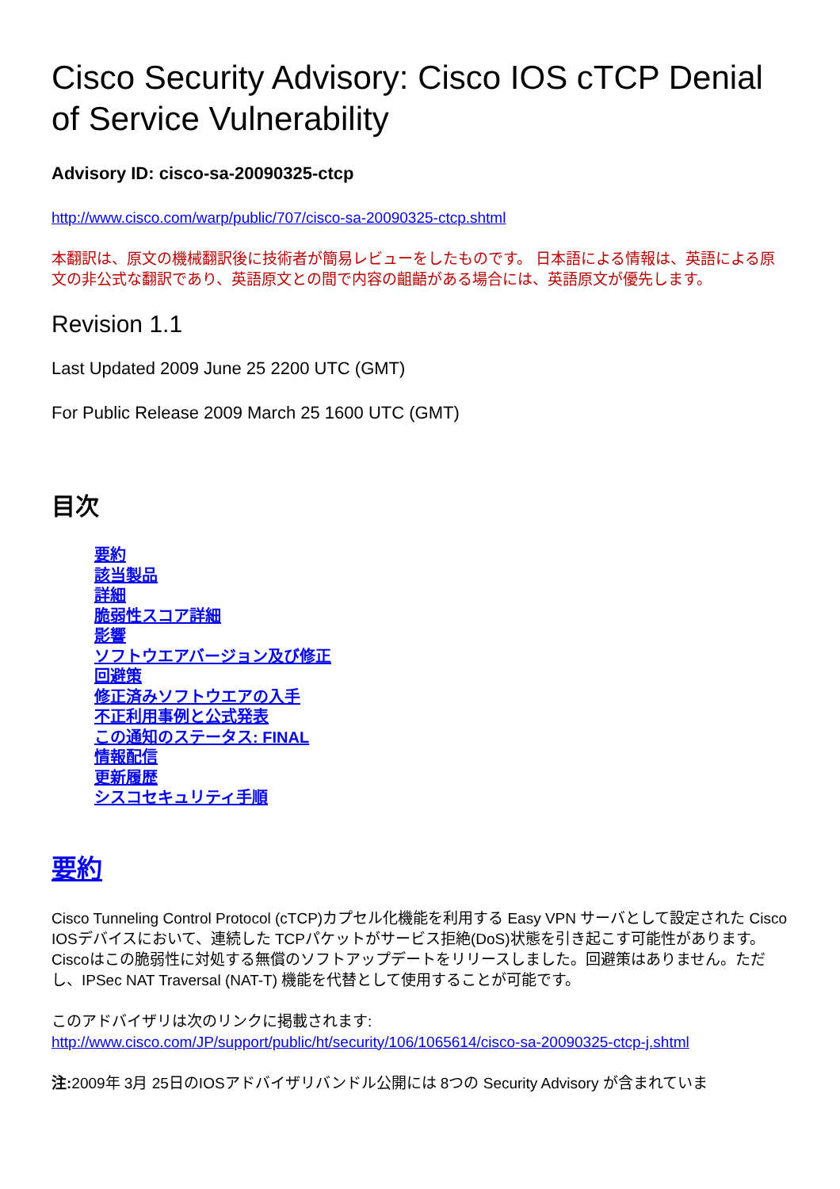Cisco Security Advisory: Cisco IOS cTCP Denial of Service Vulnerability
Advisory ID: cisco-sa-20090325-ctcp
http://www.cisco.com/warp/public/707/cisco-sa-20090325-ctcp.shtml
本翻訳は、原文の機械翻訳後に技術者が簡易レビューをしたものです。 日本語による情報は、英語による原文の非公式な翻訳であり、英語原文との間で内容の齟齬がある場合には、英語原文が優先します。
Revision 1.1
Last Updated 2009 June 25 2200 UTC (GMT)
For Public Release 2009 March 25 1600 UTC (GMT)
目次
要約
該当製品
詳細
脆弱性スコア詳細
影響
ソフトウエアバージョン及び修正
回避策
修正済みソフトウエアの入手
不正利用事例と公式発表
この通知のステータス: FINAL
情報配信
更新履歴
シスコセキュリティ手順
要約
Cisco Tunneling Control Protocol (cTCP)カプセル化機能を利用する Easy VPN サーバとして設定された Cisco IOSデバイスにおいて、連続した TCPパケットがサービス拒絶(DoS)状態を引き起こす可能性があります。Ciscoはこの脆弱性に対処する無償のソフトアップデートをリリースしました。回避策はありません。ただし、IPSec NAT Traversal (NAT-T) 機能を代替として使用することが可能です。
このアドバイザリは次のリンクに掲載されます:
http://www.cisco.com/JP/support/public/ht/security/106/1065614/cisco-sa-20090325-ctcp-j.shtml
注: 2009年 3月 25日のIOSアドバイザリバンドル公開には 8つの Security Advisory が含まれていま